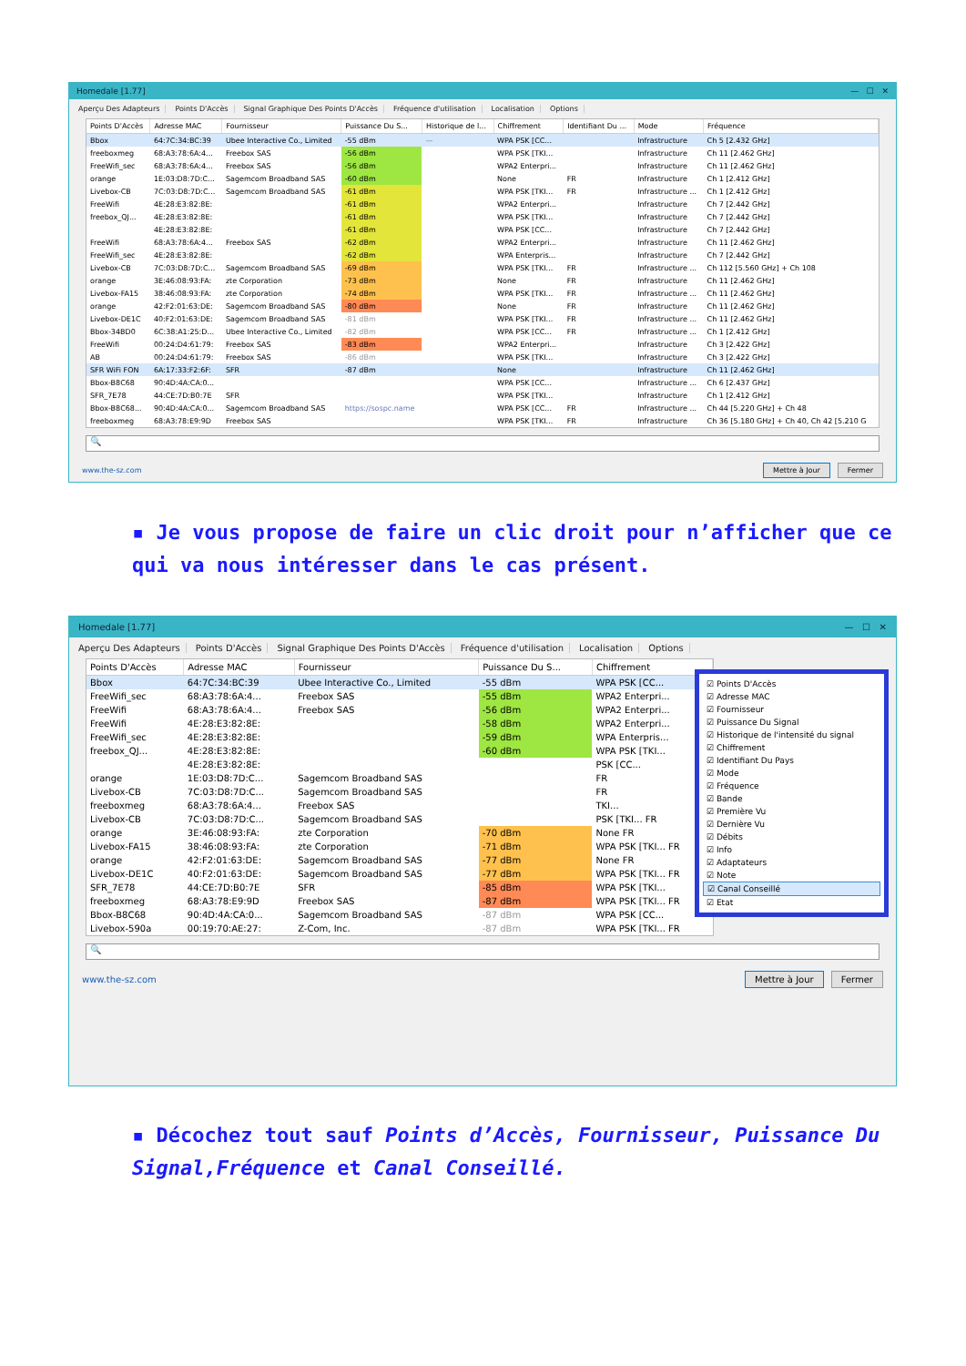Homedale [1.77] — ☐ ✕
Aperçu Des Adapteurs Points D'Accès Signal Graphique Des Points D'Accès Fréquence d'utilisation Localisation Options
| Points D'Accès | Adresse MAC | Fournisseur | Puissance Du S... | Historique de l... | Chiffrement | Identifiant Du ... | Mode | Fréquence |
| --- | --- | --- | --- | --- | --- | --- | --- | --- |
| Bbox | 64:7C:34:BC:39 | Ubee Interactive Co., Limited | -55 dBm | — | WPA PSK [CC... | | Infrastructure | Ch 5 [2.432 GHz] |
| freeboxmeg | 68:A3:78:6A:4... | Freebox SAS | -56 dBm | | WPA PSK [TKI... | | Infrastructure | Ch 11 [2.462 GHz] |
| FreeWifi_sec | 68:A3:78:6A:4... | Freebox SAS | -56 dBm | | WPA2 Enterpri... | | Infrastructure | Ch 11 [2.462 GHz] |
| orange | 1E:03:D8:7D:C... | Sagemcom Broadband SAS | -60 dBm | | None | FR | Infrastructure | Ch 1 [2.412 GHz] |
| Livebox-CB | 7C:03:D8:7D:C... | Sagemcom Broadband SAS | -61 dBm | | WPA PSK [TKI... | FR | Infrastructure ... | Ch 1 [2.412 GHz] |
| FreeWifi | 4E:28:E3:82:8E: | | -61 dBm | | WPA2 Enterpri... | | Infrastructure | Ch 7 [2.442 GHz] |
| freebox_QJ... | 4E:28:E3:82:8E: | | -61 dBm | | WPA PSK [TKI... | | Infrastructure | Ch 7 [2.442 GHz] |
| | 4E:28:E3:82:8E: | | -61 dBm | | WPA PSK [CC... | | Infrastructure | Ch 7 [2.442 GHz] |
| FreeWifi | 68:A3:78:6A:4... | Freebox SAS | -62 dBm | | WPA2 Enterpri... | | Infrastructure | Ch 11 [2.462 GHz] |
| FreeWifi_sec | 4E:28:E3:82:8E: | | -62 dBm | | WPA Enterpris... | | Infrastructure | Ch 7 [2.442 GHz] |
| Livebox-CB | 7C:03:D8:7D:C... | Sagemcom Broadband SAS | -69 dBm | | WPA PSK [TKI... | FR | Infrastructure ... | Ch 112 [5.560 GHz] + Ch 108 |
| orange | 3E:46:08:93:FA: | zte Corporation | -73 dBm | | None | FR | Infrastructure | Ch 11 [2.462 GHz] |
| Livebox-FA15 | 38:46:08:93:FA: | zte Corporation | -74 dBm | | WPA PSK [TKI... | FR | Infrastructure ... | Ch 11 [2.462 GHz] |
| orange | 42:F2:01:63:DE: | Sagemcom Broadband SAS | -80 dBm | | None | FR | Infrastructure | Ch 11 [2.462 GHz] |
| Livebox-DE1C | 40:F2:01:63:DE: | Sagemcom Broadband SAS | -81 dBm | | WPA PSK [TKI... | FR | Infrastructure ... | Ch 11 [2.462 GHz] |
| Bbox-34BD0 | 6C:38:A1:25:D... | Ubee Interactive Co., Limited | -82 dBm | | WPA PSK [CC... | FR | Infrastructure ... | Ch 1 [2.412 GHz] |
| FreeWifi | 00:24:D4:61:79: | Freebox SAS | -83 dBm | | WPA2 Enterpri... | | Infrastructure | Ch 3 [2.422 GHz] |
| AB | 00:24:D4:61:79: | Freebox SAS | -86 dBm | | WPA PSK [TKI... | | Infrastructure | Ch 3 [2.422 GHz] |
| SFR WiFi FON | 6A:17:33:F2:6F: | SFR | -87 dBm | | None | | Infrastructure | Ch 11 [2.462 GHz] |
| Bbox-B8C68 | 90:4D:4A:CA:0... | | | | WPA PSK [CC... | | Infrastructure ... | Ch 6 [2.437 GHz] |
| SFR_7E78 | 44:CE:7D:B0:7E | SFR | | | WPA PSK [TKI... | | Infrastructure | Ch 1 [2.412 GHz] |
| Bbox-B8C68... | 90:4D:4A:CA:0... | Sagemcom Broadband SAS | https://sospc.name | | WPA PSK [CC... | FR | Infrastructure ... | Ch 44 [5.220 GHz] + Ch 48 |
| freeboxmeg | 68:A3:78:E9:9D | Freebox SAS | | | WPA PSK [TKI... | FR | Infrastructure | Ch 36 [5.180 GHz] + Ch 40, Ch 42 [5.210 G |
🔍
www.the-sz.com
Mettre à Jour Fermer
▪ Je vous propose de faire un clic droit pour n’afficher que ce qui va nous intéresser dans le cas présent.
Homedale [1.77] — ☐ ✕
Aperçu Des Adapteurs Points D'Accès Signal Graphique Des Points D'Accès Fréquence d'utilisation Localisation Options
| Points D'Accès | Adresse MAC | Fournisseur | Puissance Du S... | Chiffrement |
| --- | --- | --- | --- | --- |
| Bbox | 64:7C:34:BC:39 | Ubee Interactive Co., Limited | -55 dBm | WPA PSK [CC... |
| FreeWifi_sec | 68:A3:78:6A:4... | Freebox SAS | -55 dBm | WPA2 Enterpri... |
| FreeWifi | 68:A3:78:6A:4... | Freebox SAS | -56 dBm | WPA2 Enterpri... |
| FreeWifi | 4E:28:E3:82:8E: | | -58 dBm | WPA2 Enterpri... |
| FreeWifi_sec | 4E:28:E3:82:8E: | | -59 dBm | WPA Enterpris... |
| freebox_QJ... | 4E:28:E3:82:8E: | | -60 dBm | WPA PSK [TKI... |
| | 4E:28:E3:82:8E: | | | PSK [CC... |
| orange | 1E:03:D8:7D:C... | Sagemcom Broadband SAS | | FR |
| Livebox-CB | 7C:03:D8:7D:C... | Sagemcom Broadband SAS | | FR |
| freeboxmeg | 68:A3:78:6A:4... | Freebox SAS | | TKI... |
| Livebox-CB | 7C:03:D8:7D:C... | Sagemcom Broadband SAS | | PSK [TKI... FR |
| orange | 3E:46:08:93:FA: | zte Corporation | -70 dBm | None FR |
| Livebox-FA15 | 38:46:08:93:FA: | zte Corporation | -71 dBm | WPA PSK [TKI... FR |
| orange | 42:F2:01:63:DE: | Sagemcom Broadband SAS | -77 dBm | None FR |
| Livebox-DE1C | 40:F2:01:63:DE: | Sagemcom Broadband SAS | -77 dBm | WPA PSK [TKI... FR |
| SFR_7E78 | 44:CE:7D:B0:7E | SFR | -85 dBm | WPA PSK [TKI... |
| freeboxmeg | 68:A3:78:E9:9D | Freebox SAS | -87 dBm | WPA PSK [TKI... FR |
| Bbox-B8C68 | 90:4D:4A:CA:0... | Sagemcom Broadband SAS | -87 dBm | WPA PSK [CC... |
| Livebox-590a | 00:19:70:AE:27: | Z-Com, Inc. | -87 dBm | WPA PSK [TKI... FR |
🔍
www.the-sz.com
Mettre à Jour Fermer
☑ Points D'Accès
☑ Adresse MAC
☑ Fournisseur
☑ Puissance Du Signal
☑ Historique de l'intensité du signal
☑ Chiffrement
☑ Identifiant Du Pays
☑ Mode
☑ Fréquence
☑ Bande
☑ Première Vu
☑ Dernière Vu
☑ Débits
☑ Info
☑ Adaptateurs
☑ Note
☑ Canal Conseillé
☑ Etat
▪ Décochez tout sauf Points d’Accès, Fournisseur, Puissance Du Signal,Fréquence et Canal Conseillé.